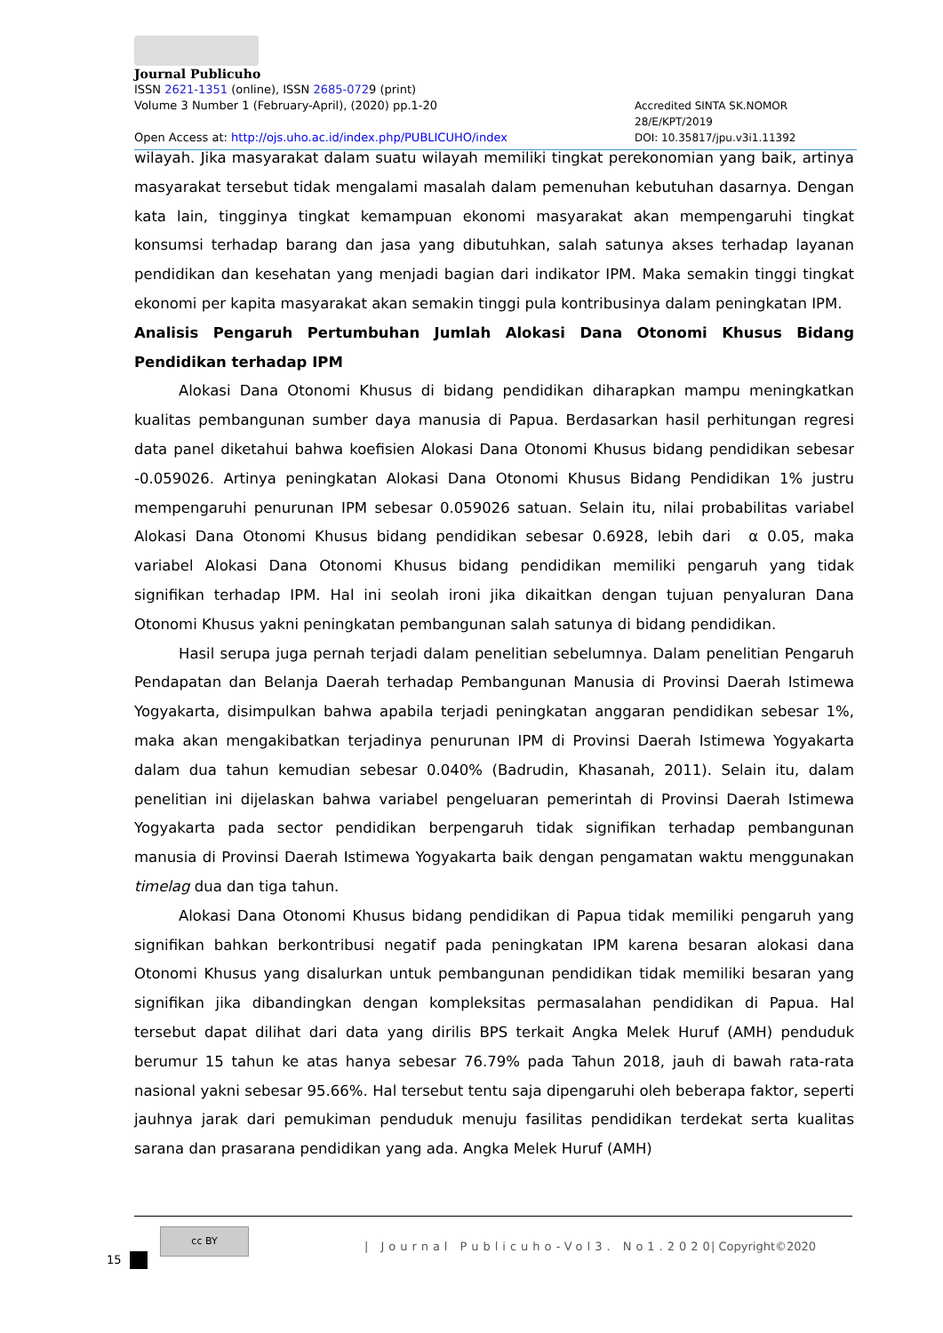Journal Publicuho
ISSN 2621-1351 (online), ISSN 2685-0729 (print)
Volume 3 Number 1 (February-April), (2020) pp.1-20 Accredited SINTA SK.NOMOR 28/E/KPT/2019
Open Access at: http://ojs.uho.ac.id/index.php/PUBLICUHO/index DOI: 10.35817/jpu.v3i1.11392
wilayah. Jika masyarakat dalam suatu wilayah memiliki tingkat perekonomian yang baik, artinya masyarakat tersebut tidak mengalami masalah dalam pemenuhan kebutuhan dasarnya. Dengan kata lain, tingginya tingkat kemampuan ekonomi masyarakat akan mempengaruhi tingkat konsumsi terhadap barang dan jasa yang dibutuhkan, salah satunya akses terhadap layanan pendidikan dan kesehatan yang menjadi bagian dari indikator IPM. Maka semakin tinggi tingkat ekonomi per kapita masyarakat akan semakin tinggi pula kontribusinya dalam peningkatan IPM.
Analisis Pengaruh Pertumbuhan Jumlah Alokasi Dana Otonomi Khusus Bidang Pendidikan terhadap IPM
Alokasi Dana Otonomi Khusus di bidang pendidikan diharapkan mampu meningkatkan kualitas pembangunan sumber daya manusia di Papua. Berdasarkan hasil perhitungan regresi data panel diketahui bahwa koefisien Alokasi Dana Otonomi Khusus bidang pendidikan sebesar -0.059026. Artinya peningkatan Alokasi Dana Otonomi Khusus Bidang Pendidikan 1% justru mempengaruhi penurunan IPM sebesar 0.059026 satuan. Selain itu, nilai probabilitas variabel Alokasi Dana Otonomi Khusus bidang pendidikan sebesar 0.6928, lebih dari α 0.05, maka variabel Alokasi Dana Otonomi Khusus bidang pendidikan memiliki pengaruh yang tidak signifikan terhadap IPM. Hal ini seolah ironi jika dikaitkan dengan tujuan penyaluran Dana Otonomi Khusus yakni peningkatan pembangunan salah satunya di bidang pendidikan.
Hasil serupa juga pernah terjadi dalam penelitian sebelumnya. Dalam penelitian Pengaruh Pendapatan dan Belanja Daerah terhadap Pembangunan Manusia di Provinsi Daerah Istimewa Yogyakarta, disimpulkan bahwa apabila terjadi peningkatan anggaran pendidikan sebesar 1%, maka akan mengakibatkan terjadinya penurunan IPM di Provinsi Daerah Istimewa Yogyakarta dalam dua tahun kemudian sebesar 0.040% (Badrudin, Khasanah, 2011). Selain itu, dalam penelitian ini dijelaskan bahwa variabel pengeluaran pemerintah di Provinsi Daerah Istimewa Yogyakarta pada sector pendidikan berpengaruh tidak signifikan terhadap pembangunan manusia di Provinsi Daerah Istimewa Yogyakarta baik dengan pengamatan waktu menggunakan timelag dua dan tiga tahun.
Alokasi Dana Otonomi Khusus bidang pendidikan di Papua tidak memiliki pengaruh yang signifikan bahkan berkontribusi negatif pada peningkatan IPM karena besaran alokasi dana Otonomi Khusus yang disalurkan untuk pembangunan pendidikan tidak memiliki besaran yang signifikan jika dibandingkan dengan kompleksitas permasalahan pendidikan di Papua. Hal tersebut dapat dilihat dari data yang dirilis BPS terkait Angka Melek Huruf (AMH) penduduk berumur 15 tahun ke atas hanya sebesar 76.79% pada Tahun 2018, jauh di bawah rata-rata nasional yakni sebesar 95.66%. Hal tersebut tentu saja dipengaruhi oleh beberapa faktor, seperti jauhnya jarak dari pemukiman penduduk menuju fasilitas pendidikan terdekat serta kualitas sarana dan prasarana pendidikan yang ada. Angka Melek Huruf (AMH)
cc BY
| Journal Publicuho-Vol3. No1.2020
| Copyright©2020
15